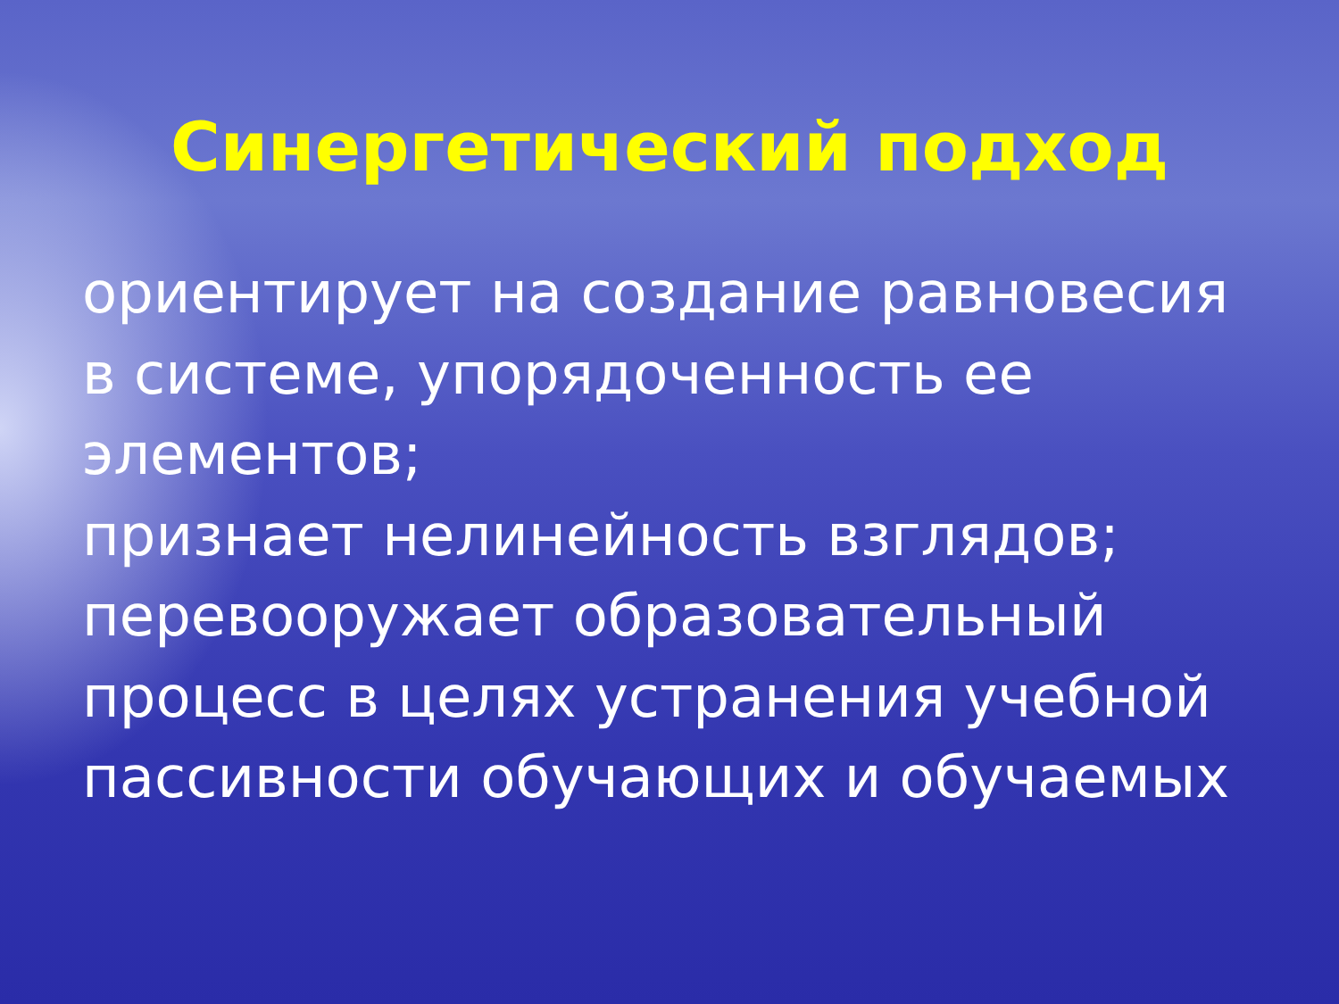Синергетический подход
ориентирует на создание равновесия
в системе, упорядоченность ее
элементов;
признает нелинейность взглядов;
перевооружает образовательный
процесс в целях устранения учебной
пассивности обучающих и обучаемых